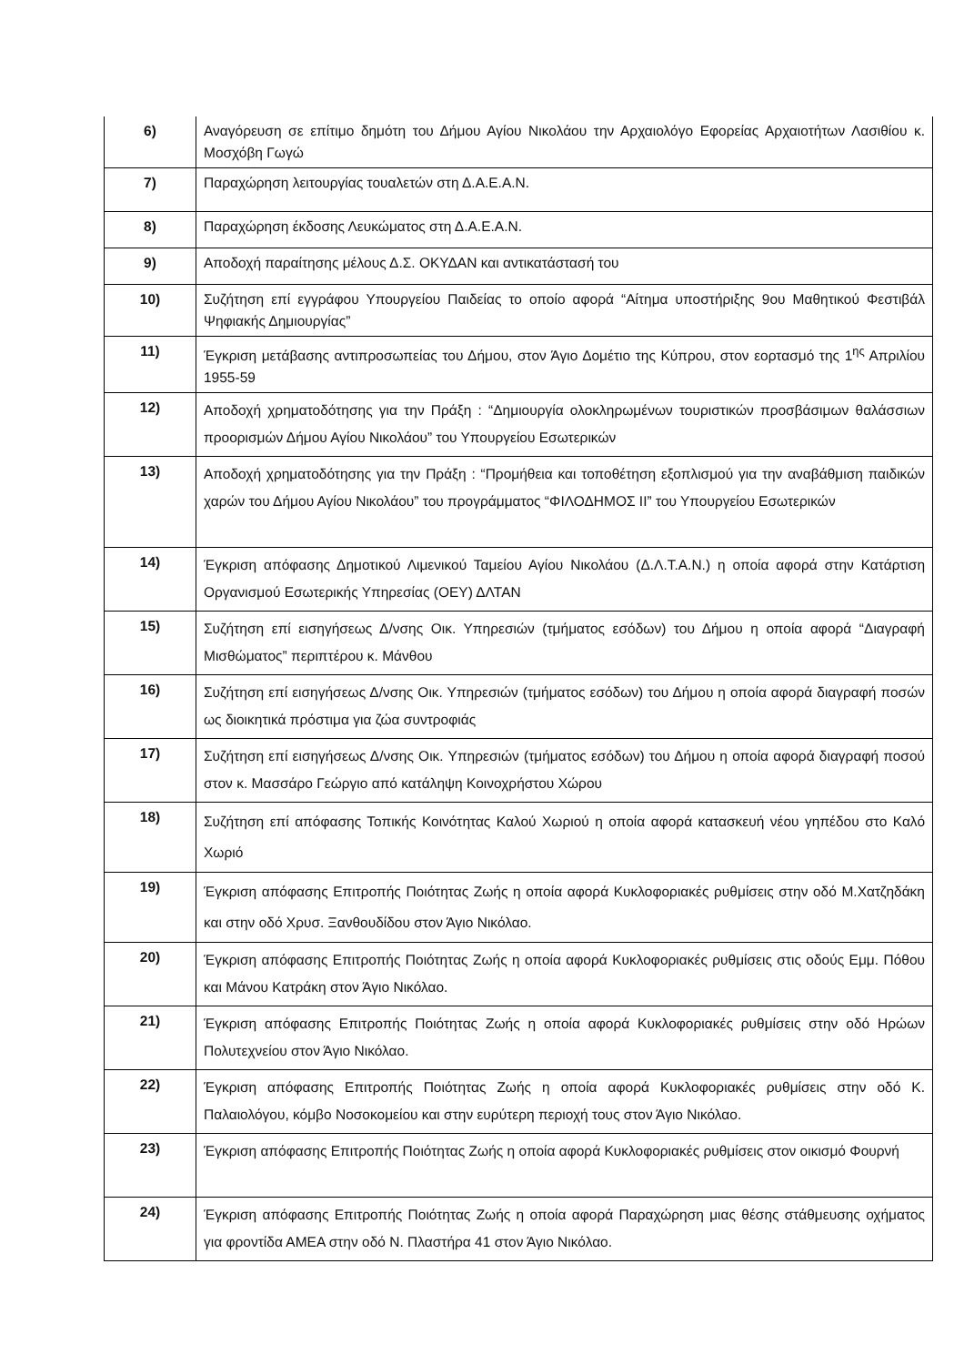| 6) | Αναγόρευση σε επίτιμο δημότη του Δήμου Αγίου Νικολάου την Αρχαιολόγο Εφορείας Αρχαιοτήτων Λασιθίου κ. Μοσχόβη Γωγώ |
| 7) | Παραχώρηση λειτουργίας τουαλετών στη Δ.Α.Ε.Α.Ν. |
| 8) | Παραχώρηση έκδοσης Λευκώματος στη Δ.Α.Ε.Α.Ν. |
| 9) | Αποδοχή παραίτησης μέλους Δ.Σ. ΟΚΥΔΑΝ και αντικατάστασή του |
| 10) | Συζήτηση επί εγγράφου Υπουργείου Παιδείας το οποίο αφορά “Αίτημα υποστήριξης 9ου Μαθητικού Φεστιβάλ Ψηφιακής Δημιουργίας” |
| 11) | Έγκριση μετάβασης αντιπροσωπείας του Δήμου, στον Άγιο Δομέτιο της Κύπρου, στον εορτασμό της 1<sup>ης</sup> Απριλίου 1955-59 |
| 12) | Αποδοχή χρηματοδότησης για την Πράξη : “Δημιουργία ολοκληρωμένων τουριστικών προσβάσιμων θαλάσσιων προορισμών Δήμου Αγίου Νικολάου” του Υπουργείου Εσωτερικών |
| 13) | Αποδοχή χρηματοδότησης για την Πράξη : “Προμήθεια και τοποθέτηση εξοπλισμού για την αναβάθμιση παιδικών χαρών του Δήμου Αγίου Νικολάου” του προγράμματος “ΦΙΛΟΔΗΜΟΣ ΙΙ” του Υπουργείου Εσωτερικών |
| 14) | Έγκριση απόφασης Δημοτικού Λιμενικού Ταμείου Αγίου Νικολάου (Δ.Λ.Τ.Α.Ν.) η οποία αφορά στην Κατάρτιση Οργανισμού Εσωτερικής Υπηρεσίας (ΟΕΥ) ΔΛΤΑΝ |
| 15) | Συζήτηση επί εισηγήσεως Δ/νσης Οικ. Υπηρεσιών (τμήματος εσόδων) του Δήμου η οποία αφορά “Διαγραφή Μισθώματος” περιπτέρου κ. Μάνθου |
| 16) | Συζήτηση επί εισηγήσεως Δ/νσης Οικ. Υπηρεσιών (τμήματος εσόδων) του Δήμου η οποία αφορά διαγραφή ποσών ως διοικητικά πρόστιμα για ζώα συντροφιάς |
| 17) | Συζήτηση επί εισηγήσεως Δ/νσης Οικ. Υπηρεσιών (τμήματος εσόδων) του Δήμου η οποία αφορά διαγραφή ποσού στον κ. Μασσάρο Γεώργιο από κατάληψη Κοινοχρήστου Χώρου |
| 18) | Συζήτηση επί απόφασης Τοπικής Κοινότητας Καλού Χωριού η οποία αφορά κατασκευή νέου γηπέδου στο Καλό Χωριό |
| 19) | Έγκριση απόφασης Επιτροπής Ποιότητας Ζωής η οποία αφορά Κυκλοφοριακές ρυθμίσεις στην οδό Μ.Χατζηδάκη και στην οδό Χρυσ. Ξανθουδίδου στον Άγιο Νικόλαο. |
| 20) | Έγκριση απόφασης Επιτροπής Ποιότητας Ζωής η οποία αφορά Κυκλοφοριακές ρυθμίσεις στις οδούς Εμμ. Πόθου και Μάνου Κατράκη στον Άγιο Νικόλαο. |
| 21) | Έγκριση απόφασης Επιτροπής Ποιότητας Ζωής η οποία αφορά Κυκλοφοριακές ρυθμίσεις στην οδό Ηρώων Πολυτεχνείου στον Άγιο Νικόλαο. |
| 22) | Έγκριση απόφασης Επιτροπής Ποιότητας Ζωής η οποία αφορά Κυκλοφοριακές ρυθμίσεις στην οδό Κ. Παλαιολόγου, κόμβο Νοσοκομείου και στην ευρύτερη περιοχή τους στον Άγιο Νικόλαο. |
| 23) | Έγκριση απόφασης Επιτροπής Ποιότητας Ζωής η οποία αφορά Κυκλοφοριακές ρυθμίσεις στον οικισμό Φουρνή |
| 24) | Έγκριση απόφασης Επιτροπής Ποιότητας Ζωής η οποία αφορά Παραχώρηση μιας θέσης στάθμευσης οχήματος για φροντίδα ΑΜΕΑ στην οδό Ν. Πλαστήρα 41 στον Άγιο Νικόλαο. |